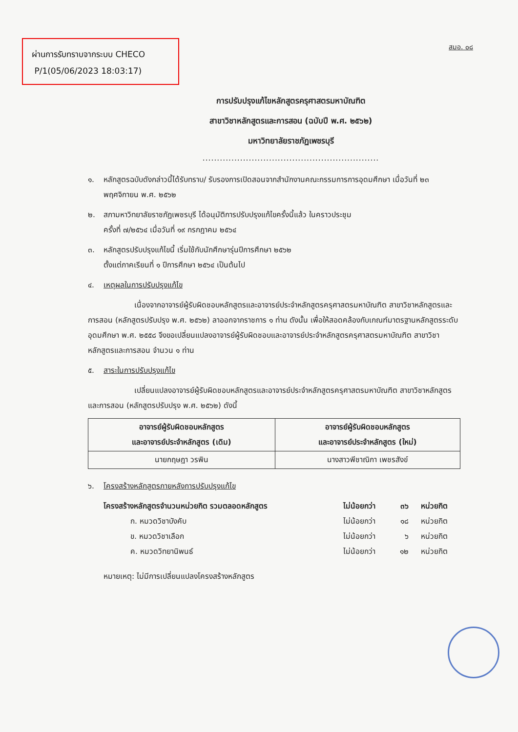ผ่านการรับทราบจากระบบ CHECO
P/1(05/06/2023 18:03:17)
สมอ. ๐๘
การปรับปรุงแก้ไขหลักสูตรครุศาสตรมหาบัณฑิต
สาขาวิชาหลักสูตรและการสอน (ฉบับปี พ.ศ. ๒๕๖๒)
มหาวิทยาลัยราชภัฏเพชรบุรี
.............................................................
๑. หลักสูตรฉบับดังกล่าวนี้ได้รับทราบ/ รับรองการเปิดสอนจากสำนักงานคณะกรรมการการอุดมศึกษา เมื่อวันที่ ๒๓ พฤศจิกายน พ.ศ. ๒๕๖๒
๒. สภามหาวิทยาลัยราชภัฏเพชรบุรี ได้อนุมัติการปรับปรุงแก้ไขครั้งนี้แล้ว ในคราวประชุม
ครั้งที่ ๗/๒๕๖๔ เมื่อวันที่ ๑๙ กรกฎาคม ๒๕๖๔
๓. หลักสูตรปรับปรุงแก้ไขนี้ เริ่มใช้กับนักศึกษารุ่นปีการศึกษา ๒๕๖๒
ตั้งแต่ภาคเรียนที่ ๑ ปีการศึกษา ๒๕๖๔ เป็นต้นไป
๔. เหตุผลในการปรับปรุงแก้ไข
เนื่องจากอาจารย์ผู้รับผิดชอบหลักสูตรและอาจารย์ประจำหลักสูตรครุศาสตรมหาบัณฑิต สาขาวิชาหลักสูตรและการสอน (หลักสูตรปรับปรุง พ.ศ. ๒๕๖๒) ลาออกจากราชการ ๑ ท่าน ดังนั้น เพื่อให้สอดคล้องกับเกณฑ์มาตรฐานหลักสูตรระดับอุดมศึกษา พ.ศ. ๒๕๕๘ จึงขอเปลี่ยนแปลงอาจารย์ผู้รับผิดชอบและอาจารย์ประจำหลักสูตรครุศาสตรมหาบัณฑิต สาขาวิชาหลักสูตรและการสอน จำนวน ๑ ท่าน
๕. สาระในการปรับปรุงแก้ไข
เปลี่ยนแปลงอาจารย์ผู้รับผิดชอบหลักสูตรและอาจารย์ประจำหลักสูตรครุศาสตรมหาบัณฑิต สาขาวิชาหลักสูตรและการสอน (หลักสูตรปรับปรุง พ.ศ. ๒๕๖๒) ดังนี้
| อาจารย์ผู้รับผิดชอบหลักสูตร และอาจารย์ประจำหลักสูตร (เดิม) | อาจารย์ผู้รับผิดชอบหลักสูตร และอาจารย์ประจำหลักสูตร (ใหม่) |
| --- | --- |
| นายกฤษฎา วรพิน | นางสาวพีชาณิกา เพชรสังข์ |
๖. โครงสร้างหลักสูตรภายหลังการปรับปรุงแก้ไข
| โครงสร้างหลักสูตรจำนวนหน่วยกิต รวมตลอดหลักสูตร | ไม่น้อยกว่า | ๓๖ | หน่วยกิต |
| ก. หมวดวิชาบังคับ | ไม่น้อยกว่า | ๑๘ | หน่วยกิต |
| ข. หมวดวิชาเลือก | ไม่น้อยกว่า | ๖ | หน่วยกิต |
| ค. หมวดวิทยานิพนธ์ | ไม่น้อยกว่า | ๑๒ | หน่วยกิต |
หมายเหตุ: ไม่มีการเปลี่ยนแปลงโครงสร้างหลักสูตร